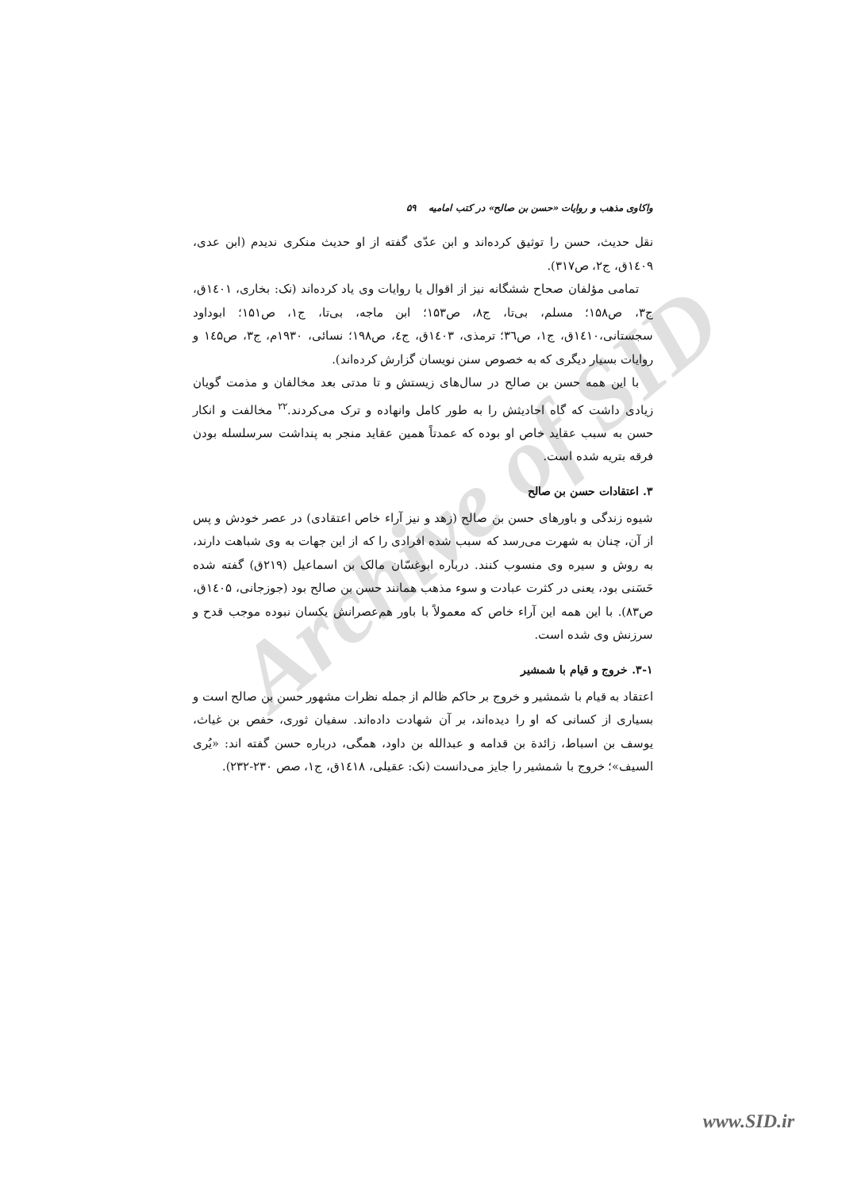Archive of SID
واکاوی مذهب و روایات «حسن بن صالح» در کتب امامیه ۵۹
نقل حدیث، حسن را توثیق کرده‌اند و ابن عدّی گفته از او حدیث منکری ندیدم (ابن عدی، ۱٤۰۹ق، ج۲، ص۳۱۷).
تمامی مؤلفان صحاح ششگانه نیز از اقوال یا روایات وی یاد کرده‌اند (نک: بخاری، ۱٤۰۱ق، ج۳، ص۱۵۸؛ مسلم، بی‌تا، ج۸، ص۱۵۳؛ ابن ماجه، بی‌تا، ج۱، ص۱۵۱؛ ابوداود سجستانی،۱٤۱۰ق، ج۱، ص۳٦؛ ترمذی، ۱٤۰۳ق، ج٤، ص۱۹۸؛ نسائی، ۱۹۳۰م، ج۳، ص۱٤۵ و روایات بسیار دیگری که به خصوص سنن نویسان گزارش کرده‌اند).
با این همه حسن بن صالح در سال‌های زیستش و تا مدتی بعد مخالفان و مذمت گویان زیادی داشت که گاه احادیثش را به طور کامل وانهاده و ترک می‌کردند.<sup>۲۲</sup> مخالفت و انکار حسن به سبب عقاید خاص او بوده که عمدتاً همین عقاید منجر به پنداشت سرسلسله بودن فرقه بتریه شده است.
۳. اعتقادات حسن بن صالح
شیوه زندگی و باورهای حسن بن صالح (زهد و نیز آراء خاص اعتقادی) در عصر خودش و پس از آن، چنان به شهرت می‌رسد که سبب شده افرادی را که از این جهات به وی شباهت دارند، به روش و سیره وی منسوب کنند. درباره ابوغسّان مالک بن اسماعیل (۲۱۹ق) گفته شده حَسَنی بود، یعنی در کثرت عبادت و سوء مذهب همانند حسن بن صالح بود (جوزجانی، ۱٤۰۵ق، ص۸۳). با این همه این آراء خاص که معمولاً با باور هم‌عصرانش یکسان نبوده موجب قدح و سرزنش وی شده است.
۳-۱. خروج و قیام با شمشیر
اعتقاد به قیام با شمشیر و خروج بر حاکم ظالم از جمله نظرات مشهور حسن بن صالح است و بسیاری از کسانی که او را دیده‌اند، بر آن شهادت داده‌اند. سفیان ثوری، حفص بن غیاث، یوسف بن اسباط، زائدة بن قدامه و عبدالله بن داود، همگی، درباره حسن گفته اند: «یُری السیف»؛ خروج با شمشیر را جایز می‌دانست (نک: عقیلی، ۱٤۱۸ق، ج۱، صص ۲۳۰-۲۳۲).
www.SID.ir